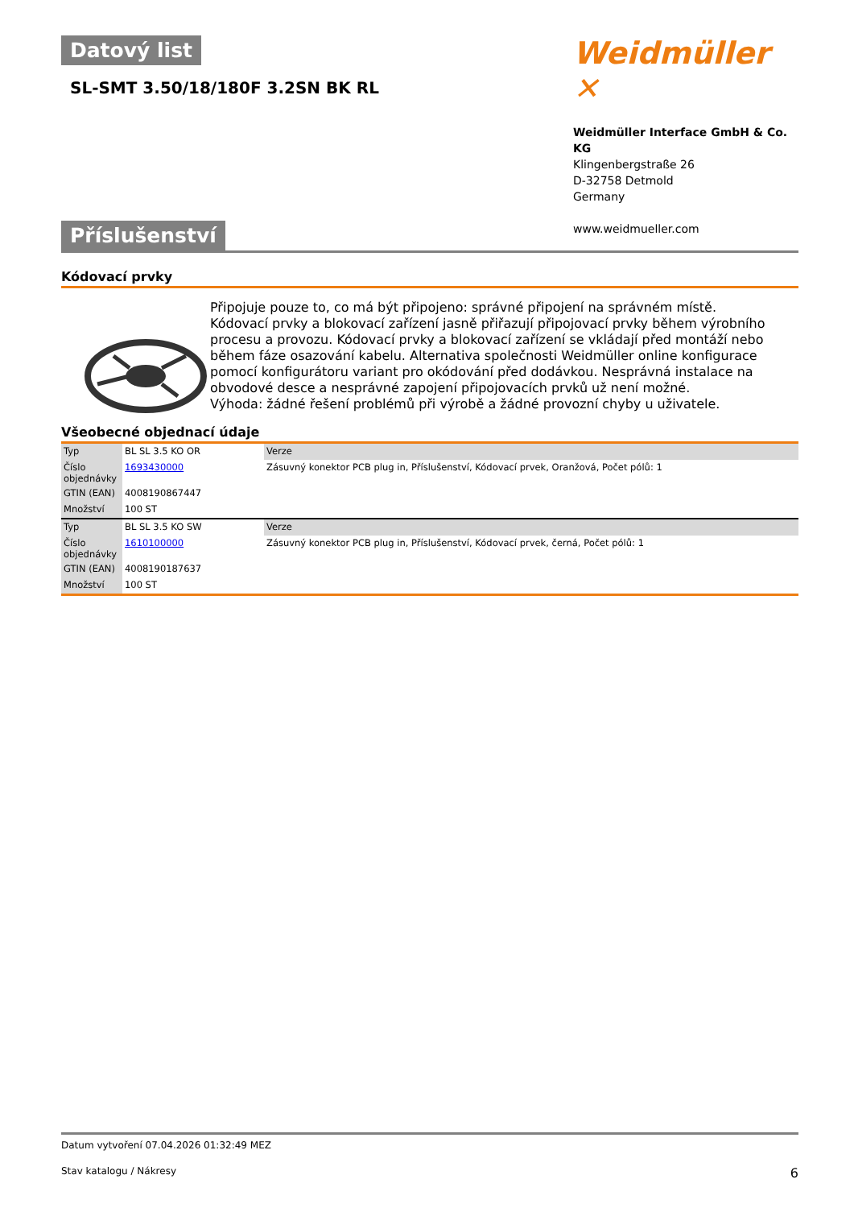Datový list
SL-SMT 3.50/18/180F 3.2SN BK RL
Weidmüller ✕
Weidmüller Interface GmbH & Co. KG
Klingenbergstraße 26
D-32758 Detmold
Germany
www.weidmueller.com
Příslušenství
Kódovací prvky
Připojuje pouze to, co má být připojeno: správné připojení na správném místě.
Kódovací prvky a blokovací zařízení jasně přiřazují připojovací prvky během výrobního procesu a provozu. Kódovací prvky a blokovací zařízení se vkládají před montáží nebo během fáze osazování kabelu. Alternativa společnosti Weidmüller online konfigurace pomocí konfigurátoru variant pro okódování před dodávkou. Nesprávná instalace na obvodové desce a nesprávné zapojení připojovacích prvků už není možné.
Výhoda: žádné řešení problémů při výrobě a žádné provozní chyby u uživatele.
Všeobecné objednací údaje
| Typ | BL SL 3.5 KO OR | Verze |
| Číslo objednávky | 1693430000 | Zásuvný konektor PCB plug in, Příslušenství, Kódovací prvek, Oranžová, Počet pólů: 1 |
| GTIN (EAN) | 4008190867447 | |
| Množství | 100 ST | |
| Typ | BL SL 3.5 KO SW | Verze |
| Číslo objednávky | 1610100000 | Zásuvný konektor PCB plug in, Příslušenství, Kódovací prvek, černá, Počet pólů: 1 |
| GTIN (EAN) | 4008190187637 | |
| Množství | 100 ST | |
Datum vytvoření 07.04.2026 01:32:49 MEZ
Stav katalogu / Nákresy 6